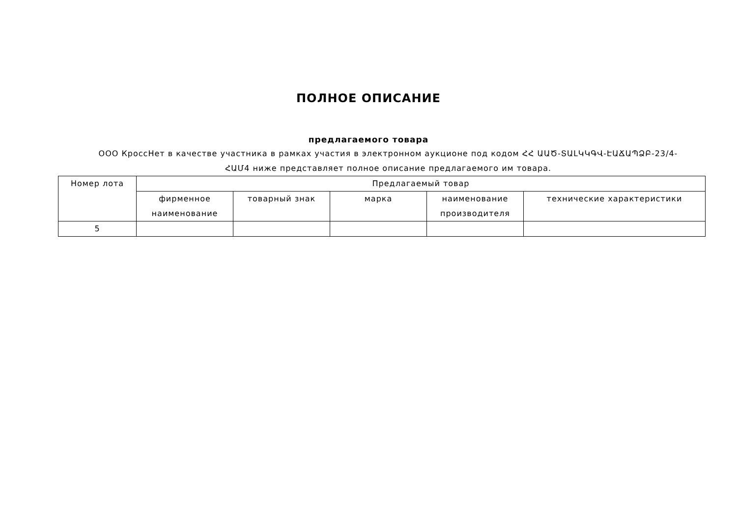ПОЛНОЕ ОПИСАНИЕ
предлагаемого товара
ООО КроссНет в качестве участника в рамках участия в электронном аукционе под кодом ՀՀ ԱԱԾ-ՏԱԼԿԿԳՎ-ԷԱՃԱՊՁԲ-23/4-ՀԱՄ4 ниже представляет полное описание предлагаемого им товара.
| Номер лота | Предлагаемый товар | | | | |
| --- | --- | --- | --- | --- | --- |
| | фирменное наименование | товарный знак | марка | наименование производителя | технические характеристики |
| 5 | | | | | |